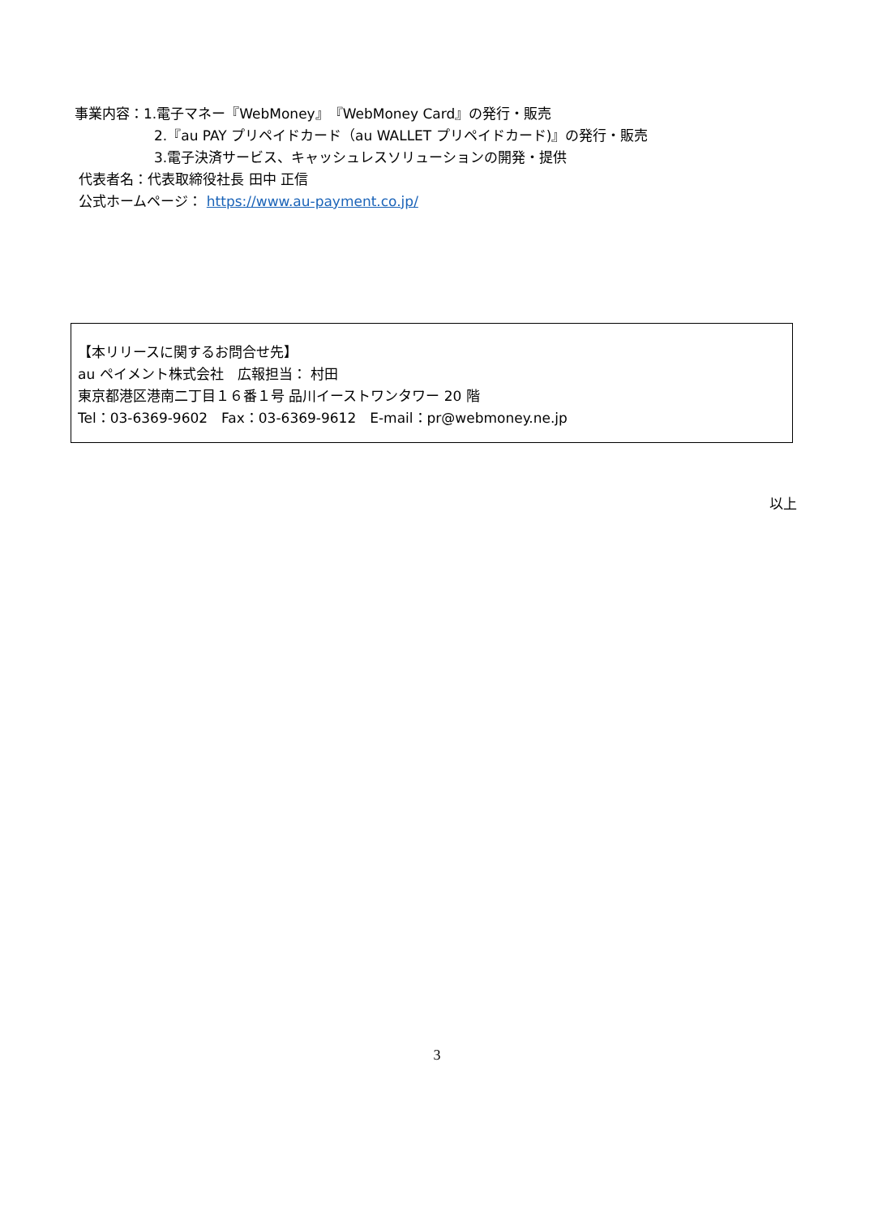事業内容：1.電子マネー『WebMoney』『WebMoney Card』の発行・販売
2.『au PAY プリペイドカード（au WALLET プリペイドカード)』の発行・販売
3.電子決済サービス、キャッシュレスソリューションの開発・提供
代表者名：代表取締役社長 田中 正信
公式ホームページ： https://www.au-payment.co.jp/
【本リリースに関するお問合せ先】
au ペイメント株式会社　広報担当： 村田
東京都港区港南二丁目１６番１号 品川イーストワンタワー 20 階
Tel：03-6369-9602　Fax：03-6369-9612　E-mail：pr@webmoney.ne.jp
以上
3